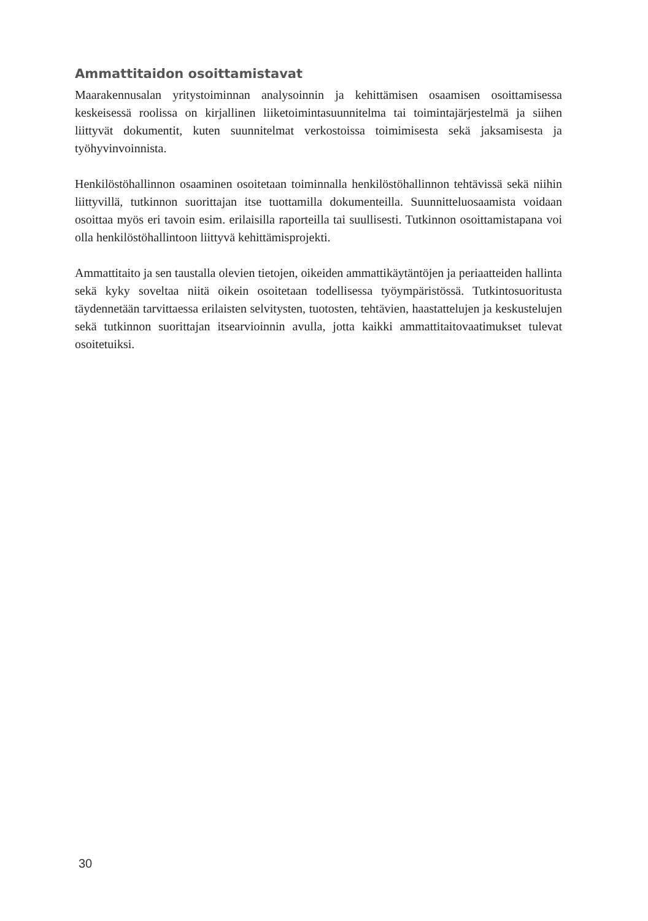Ammattitaidon osoittamistavat
Maarakennusalan yritystoiminnan analysoinnin ja kehittämisen osaamisen osoittamisessa keskeisessä roolissa on kirjallinen liiketoimintasuunnitelma tai toimintajärjestelmä ja siihen liittyvät dokumentit, kuten suunnitelmat verkostoissa toimimisesta sekä jaksamisesta ja työhyvinvoinnista.
Henkilöstöhallinnon osaaminen osoitetaan toiminnalla henkilöstöhallinnon tehtävissä sekä niihin liittyvillä, tutkinnon suorittajan itse tuottamilla dokumenteilla. Suunnitteluosaamista voidaan osoittaa myös eri tavoin esim. erilaisilla raporteilla tai suullisesti. Tutkinnon osoittamistapana voi olla henkilöstöhallintoon liittyvä kehittämisprojekti.
Ammattitaito ja sen taustalla olevien tietojen, oikeiden ammattikäytäntöjen ja periaatteiden hallinta sekä kyky soveltaa niitä oikein osoitetaan todellisessa työympäristössä. Tutkintosuoritusta täydennetään tarvittaessa erilaisten selvitysten, tuotosten, tehtävien, haastattelujen ja keskustelujen sekä tutkinnon suorittajan itsearvioinnin avulla, jotta kaikki ammattitaitovaatimukset tulevat osoitetuiksi.
30